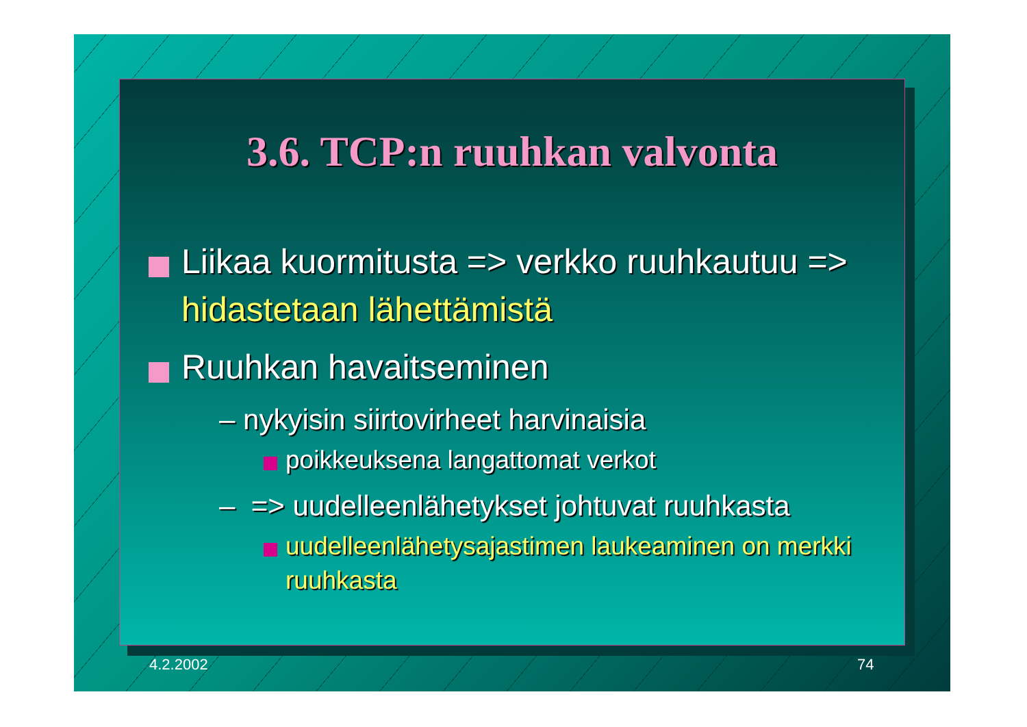3.6. TCP:n ruuhkan valvonta
Liikaa kuormitusta => verkko ruuhkautuu => hidastetaan lähettämistä
Ruuhkan havaitseminen
– nykyisin siirtovirheet harvinaisia
poikkeuksena langattomat verkot
– => uudelleenlähetykset johtuvat ruuhkasta
uudelleenlähetysajastimen laukeaminen on merkki ruuhkasta
4.2.2002 74